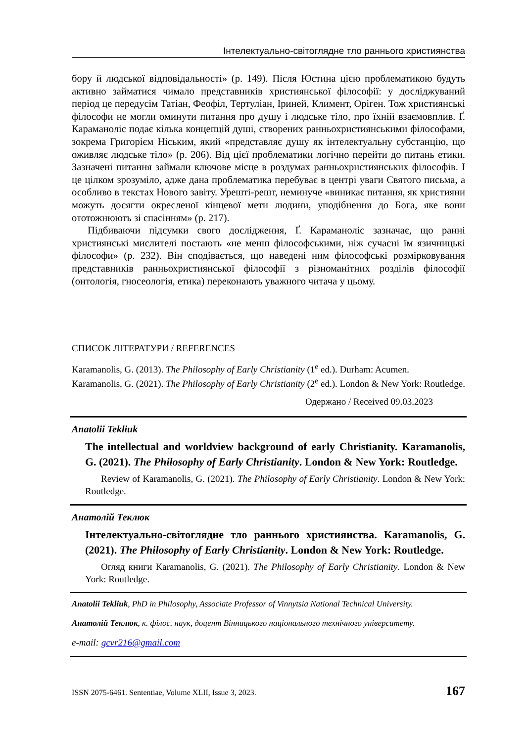Інтелектуально-світоглядне тло раннього християнства
бору й людської відповідальності» (p. 149). Після Юстина цією проблематикою будуть активно займатися чимало представників християнської філософії: у досліджуваний період це передусім Татіан, Феофіл, Тертуліан, Іриней, Климент, Оріген. Тож християнські філософи не могли оминути питання про душу і людське тіло, про їхній взаємовплив. Ґ. Караманоліс подає кілька концепцій душі, створених ранньохристиянськими філософами, зокрема Григорієм Ніським, який «представляє душу як інтелектуальну субстанцію, що оживляє людське тіло» (p. 206). Від цієї проблематики логічно перейти до питань етики. Зазначені питання займали ключове місце в роздумах ранньохристиянських філософів. І це цілком зрозуміло, адже дана проблематика перебуває в центрі уваги Святого письма, а особливо в текстах Нового завіту. Урешті-решт, неминуче «виникає питання, як християни можуть досягти окресленої кінцевої мети людини, уподібнення до Бога, яке вони ототожнюють зі спасінням» (p. 217).
Підбиваючи підсумки свого дослідження, Ґ. Караманоліс зазначає, що ранні християнські мислителі постають «не менш філософськими, ніж сучасні їм язичницькі філософи» (p. 232). Він сподівається, що наведені ним філософські розмірковування представників ранньохристиянської філософії з різноманітних розділів філософії (онтологія, гносеологія, етика) переконають уважного читача у цьому.
СПИСОК ЛІТЕРАТУРИ / REFERENCES
Karamanolis, G. (2013). The Philosophy of Early Christianity (1<sup>e</sup> ed.). Durham: Acumen.
Karamanolis, G. (2021). The Philosophy of Early Christianity (2<sup>e</sup> ed.). London & New York: Routledge.
Одержано / Received 09.03.2023
Anatolii Tekliuk
The intellectual and worldview background of early Christianity. Karamanolis, G. (2021). The Philosophy of Early Christianity. London & New York: Routledge.
Review of Karamanolis, G. (2021). The Philosophy of Early Christianity. London & New York: Routledge.
Анатолій Теклюк
Інтелектуально-світоглядне тло раннього християнства. Karamanolis, G. (2021). The Philosophy of Early Christianity. London & New York: Routledge.
Огляд книги Karamanolis, G. (2021). The Philosophy of Early Christianity. London & New York: Routledge.
Anatolii Tekliuk, PhD in Philosophy, Associate Professor of Vinnytsia National Technical University.
Анатолій Теклюк, к. філос. наук, доцент Вінницького національного технічного університету.
e-mail: gcvr216@gmail.com
ISSN 2075-6461. Sententiae, Volume XLII, Issue 3, 2023. 167